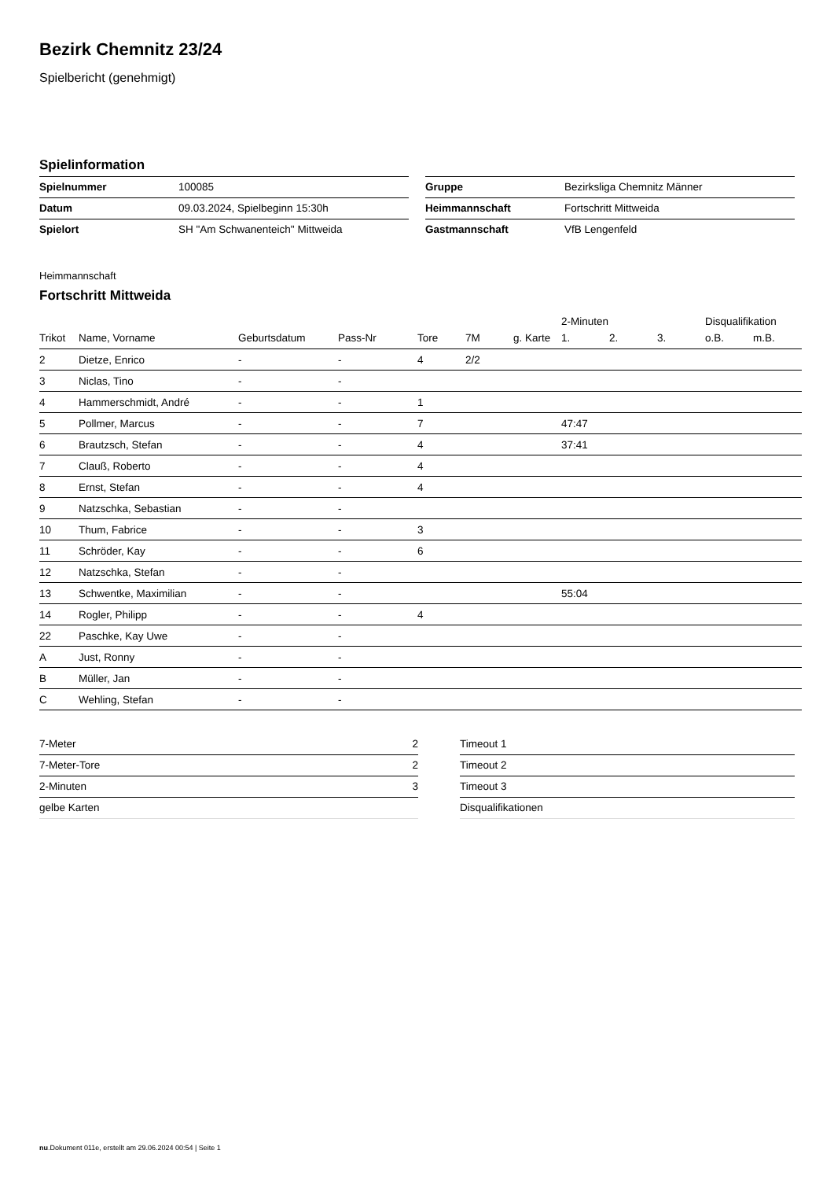Bezirk Chemnitz 23/24
Spielbericht (genehmigt)
Spielinformation
| Spielnummer | 100085 |
| Datum | 09.03.2024, Spielbeginn 15:30h |
| Spielort | SH "Am Schwanenteich" Mittweida |
| Gruppe | Bezirksliga Chemnitz Männer |
| Heimmannschaft | Fortschritt Mittweida |
| Gastmannschaft | VfB Lengenfeld |
Heimmannschaft
Fortschritt Mittweida
| | | | | | | | 2-Minuten | | | Disqualifikation | |
| --- | --- | --- | --- | --- | --- | --- | --- | --- | --- | --- | --- |
| Trikot | Name, Vorname | Geburtsdatum | Pass-Nr | Tore | 7M | g. Karte | 1. | 2. | 3. | o.B. | m.B. |
| 2 | Dietze, Enrico | - | - | 4 | 2/2 | | | | | | |
| 3 | Niclas, Tino | - | - | | | | | | | | |
| 4 | Hammerschmidt, André | - | - | 1 | | | | | | | |
| 5 | Pollmer, Marcus | - | - | 7 | | | 47:47 | | | | |
| 6 | Brautzsch, Stefan | - | - | 4 | | | 37:41 | | | | |
| 7 | Clauß, Roberto | - | - | 4 | | | | | | | |
| 8 | Ernst, Stefan | - | - | 4 | | | | | | | |
| 9 | Natzschka, Sebastian | - | - | | | | | | | | |
| 10 | Thum, Fabrice | - | - | 3 | | | | | | | |
| 11 | Schröder, Kay | - | - | 6 | | | | | | | |
| 12 | Natzschka, Stefan | - | - | | | | | | | | |
| 13 | Schwentke, Maximilian | - | - | | | | 55:04 | | | | |
| 14 | Rogler, Philipp | - | - | 4 | | | | | | | |
| 22 | Paschke, Kay Uwe | - | - | | | | | | | | |
| A | Just, Ronny | - | - | | | | | | | | |
| B | Müller, Jan | - | - | | | | | | | | |
| C | Wehling, Stefan | - | - | | | | | | | | |
| 7-Meter | 2 |
| 7-Meter-Tore | 2 |
| 2-Minuten | 3 |
| gelbe Karten | |
| Timeout 1 |
| Timeout 2 |
| Timeout 3 |
| Disqualifikationen |
nu.Dokument 011e, erstellt am 29.06.2024 00:54 | Seite 1